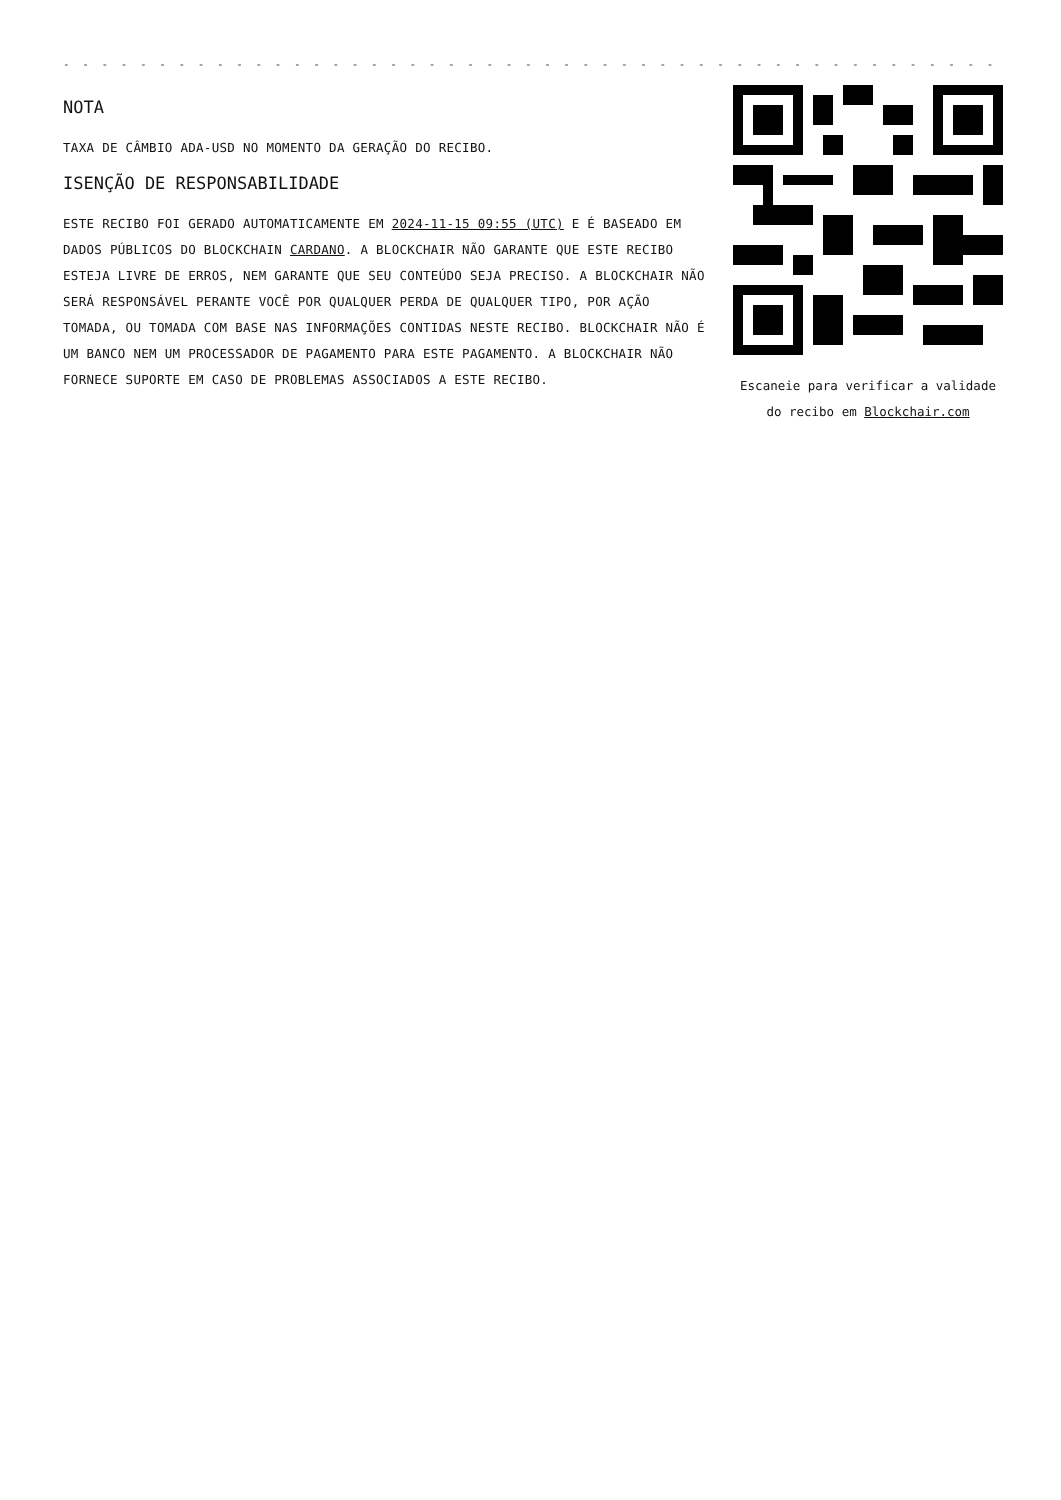- - - - - - - - - - - - - - - - - - - - - - - - - - - - - - - - - - - - - - - - - - - - - - - - - - - - - - -
NOTA
TAXA DE CÂMBIO ADA-USD NO MOMENTO DA GERAÇÃO DO RECIBO.
ISENÇÃO DE RESPONSABILIDADE
ESTE RECIBO FOI GERADO AUTOMATICAMENTE EM 2024-11-15 09:55 (UTC) E É BASEADO EM DADOS PÚBLICOS DO BLOCKCHAIN CARDANO. A BLOCKCHAIR NÃO GARANTE QUE ESTE RECIBO ESTEJA LIVRE DE ERROS, NEM GARANTE QUE SEU CONTEÚDO SEJA PRECISO. A BLOCKCHAIR NÃO SERÁ RESPONSÁVEL PERANTE VOCÊ POR QUALQUER PERDA DE QUALQUER TIPO, POR AÇÃO TOMADA, OU TOMADA COM BASE NAS INFORMAÇÕES CONTIDAS NESTE RECIBO. BLOCKCHAIR NÃO É UM BANCO NEM UM PROCESSADOR DE PAGAMENTO PARA ESTE PAGAMENTO. A BLOCKCHAIR NÃO FORNECE SUPORTE EM CASO DE PROBLEMAS ASSOCIADOS A ESTE RECIBO.
Escaneie para verificar a validade do recibo em Blockchair.com